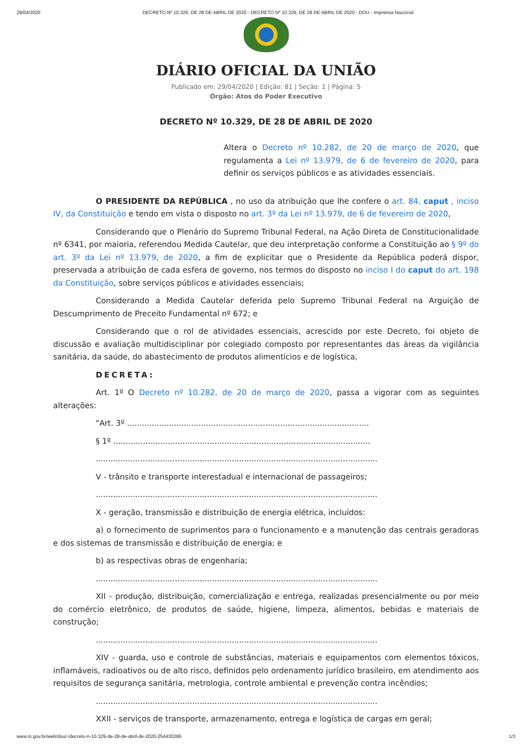29/04/2020 DECRETO Nº 10.329, DE 28 DE ABRIL DE 2020 - DECRETO Nº 10.329, DE 28 DE ABRIL DE 2020 - DOU - Imprensa Nacional
DIÁRIO OFICIAL DA UNIÃO
Publicado em: 29/04/2020 | Edição: 81 | Seção: 1 | Página: 5
Órgão: Atos do Poder Executivo
DECRETO Nº 10.329, DE 28 DE ABRIL DE 2020
Altera o Decreto nº 10.282, de 20 de março de 2020, que regulamenta a Lei nº 13.979, de 6 de fevereiro de 2020, para definir os serviços públicos e as atividades essenciais.
O PRESIDENTE DA REPÚBLICA , no uso da atribuição que lhe confere o art. 84, caput , inciso IV, da Constituição e tendo em vista o disposto no art. 3º da Lei nº 13.979, de 6 de fevereiro de 2020,
Considerando que o Plenário do Supremo Tribunal Federal, na Ação Direta de Constitucionalidade nº 6341, por maioria, referendou Medida Cautelar, que deu interpretação conforme a Constituição ao § 9º do art. 3º da Lei nº 13.979, de 2020, a fim de explicitar que o Presidente da República poderá dispor, preservada a atribuição de cada esfera de governo, nos termos do disposto no inciso I do caput do art. 198 da Constituição, sobre serviços públicos e atividades essenciais;
Considerando a Medida Cautelar deferida pelo Supremo Tribunal Federal na Arguição de Descumprimento de Preceito Fundamental nº 672; e
Considerando que o rol de atividades essenciais, acrescido por este Decreto, foi objeto de discussão e avaliação multidisciplinar por colegiado composto por representantes das áreas da vigilância sanitária, da saúde, do abastecimento de produtos alimentícios e de logística,
DECRETA:
Art. 1º O Decreto nº 10.282, de 20 de março de 2020, passa a vigorar com as seguintes alterações:
"Art. 3º ..................................................................................................
§ 1º ........................................................................................................
..................................................................................................................
V - trânsito e transporte interestadual e internacional de passageiros;
..................................................................................................................
X - geração, transmissão e distribuição de energia elétrica, incluídos:
a) o fornecimento de suprimentos para o funcionamento e a manutenção das centrais geradoras e dos sistemas de transmissão e distribuição de energia; e
b) as respectivas obras de engenharia;
..................................................................................................................
XII - produção, distribuição, comercialização e entrega, realizadas presencialmente ou por meio do comércio eletrônico, de produtos de saúde, higiene, limpeza, alimentos, bebidas e materiais de construção;
..................................................................................................................
XIV - guarda, uso e controle de substâncias, materiais e equipamentos com elementos tóxicos, inflamáveis, radioativos ou de alto risco, definidos pelo ordenamento jurídico brasileiro, em atendimento aos requisitos de segurança sanitária, metrologia, controle ambiental e prevenção contra incêndios;
..................................................................................................................
XXII - serviços de transporte, armazenamento, entrega e logística de cargas em geral;
www.in.gov.br/web/dou/-/decreto-n-10.329-de-28-de-abril-de-2020-254430286 1/3